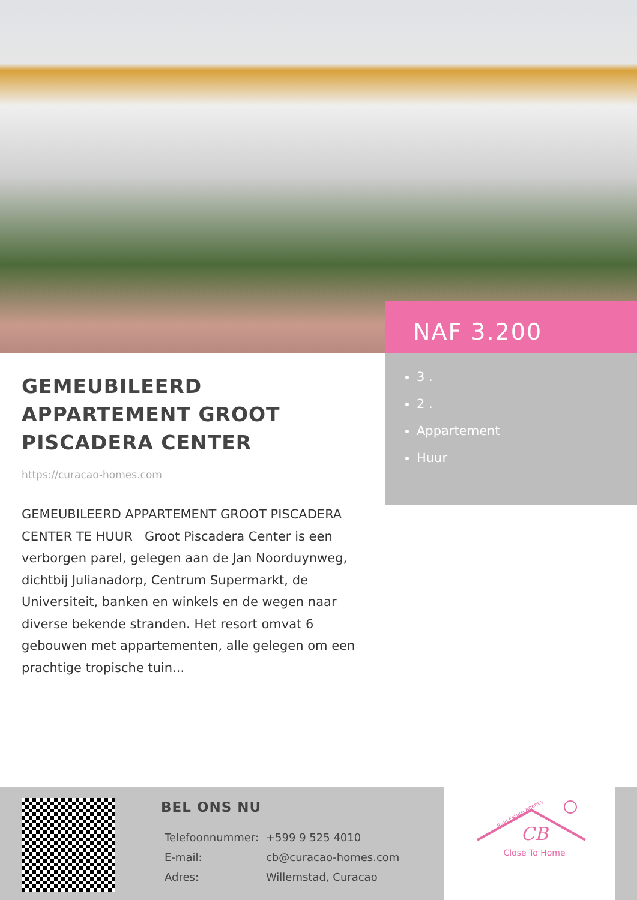NAF 3.200
3 .
2 .
Appartement
Huur
GEMEUBILEERD APPARTEMENT GROOT PISCADERA CENTER
https://curacao-homes.com
GEMEUBILEERD APPARTEMENT GROOT PISCADERA CENTER TE HUUR Groot Piscadera Center is een verborgen parel, gelegen aan de Jan Noorduynweg, dichtbij Julianadorp, Centrum Supermarkt, de Universiteit, banken en winkels en de wegen naar diverse bekende stranden. Het resort omvat 6 gebouwen met appartementen, alle gelegen om een prachtige tropische tuin...
BEL ONS NU
| Telefoonnummer: | +599 9 525 4010 |
| E-mail: | cb@curacao-homes.com |
| Adres: | Willemstad, Curacao |
CB
Real Estate Agency
Close To Home